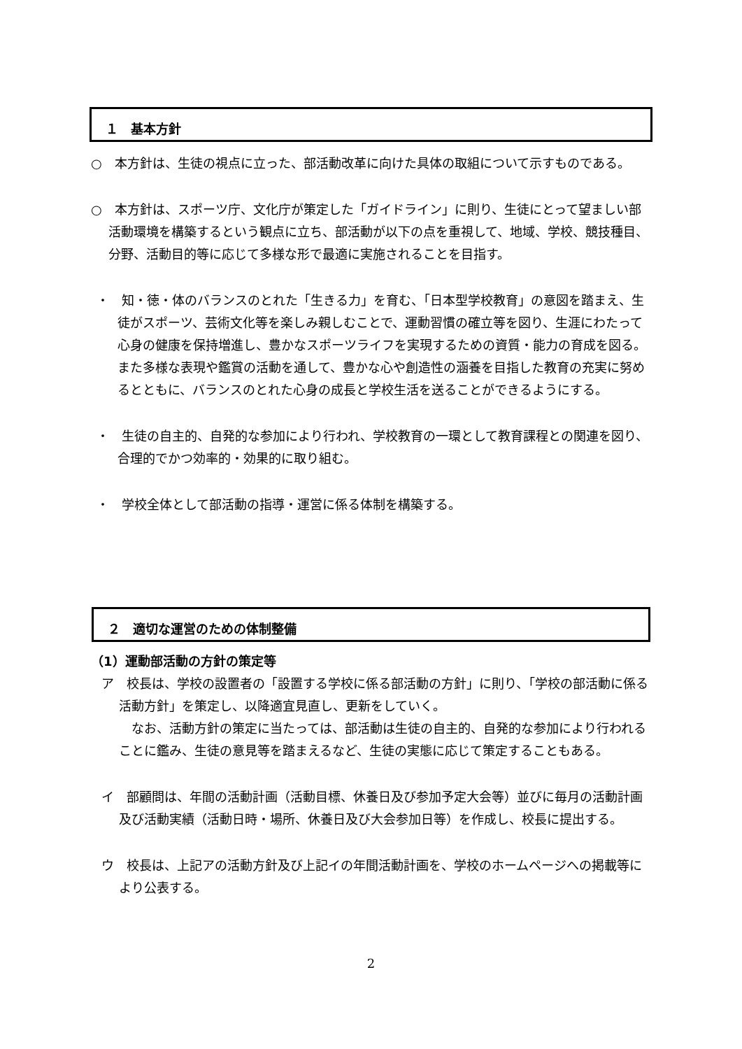１　基本方針
○　本方針は、生徒の視点に立った、部活動改革に向けた具体の取組について示すものである。
○　本方針は、スポーツ庁、文化庁が策定した「ガイドライン」に則り、生徒にとって望ましい部活動環境を構築するという観点に立ち、部活動が以下の点を重視して、地域、学校、競技種目、分野、活動目的等に応じて多様な形で最適に実施されることを目指す。
・　知・徳・体のバランスのとれた「生きる力」を育む、「日本型学校教育」の意図を踏まえ、生徒がスポーツ、芸術文化等を楽しみ親しむことで、運動習慣の確立等を図り、生涯にわたって心身の健康を保持増進し、豊かなスポーツライフを実現するための資質・能力の育成を図る。また多様な表現や鑑賞の活動を通して、豊かな心や創造性の涵養を目指した教育の充実に努めるとともに、バランスのとれた心身の成長と学校生活を送ることができるようにする。
・　生徒の自主的、自発的な参加により行われ、学校教育の一環として教育課程との関連を図り、合理的でかつ効率的・効果的に取り組む。
・　学校全体として部活動の指導・運営に係る体制を構築する。
２　適切な運営のための体制整備
（1）運動部活動の方針の策定等
ア　校長は、学校の設置者の「設置する学校に係る部活動の方針」に則り、「学校の部活動に係る活動方針」を策定し、以降適宜見直し、更新をしていく。
　なお、活動方針の策定に当たっては、部活動は生徒の自主的、自発的な参加により行われることに鑑み、生徒の意見等を踏まえるなど、生徒の実態に応じて策定することもある。
イ　部顧問は、年間の活動計画（活動目標、休養日及び参加予定大会等）並びに毎月の活動計画及び活動実績（活動日時・場所、休養日及び大会参加日等）を作成し、校長に提出する。
ウ　校長は、上記アの活動方針及び上記イの年間活動計画を、学校のホームページへの掲載等により公表する。
2